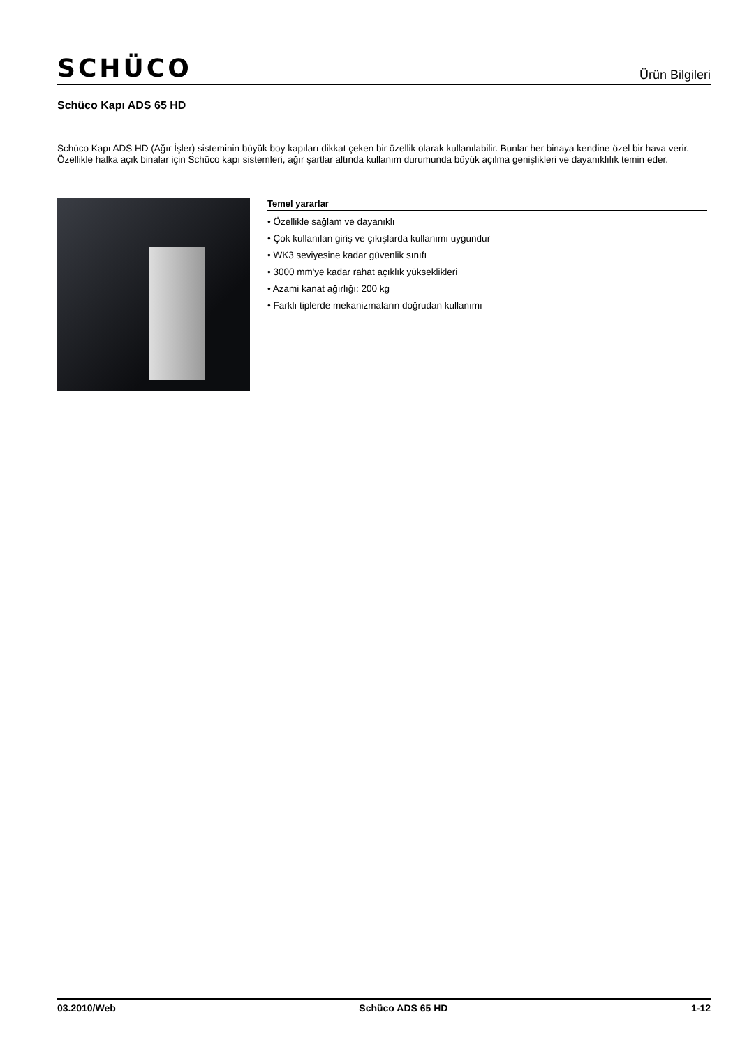SCHÜCO Ürün Bilgileri
Schüco Kapı ADS 65 HD
Schüco Kapı ADS HD (Ağır İşler) sisteminin büyük boy kapıları dikkat çeken bir özellik olarak kullanılabilir. Bunlar her binaya kendine özel bir hava verir. Özellikle halka açık binalar için Schüco kapı sistemleri, ağır şartlar altında kullanım durumunda büyük açılma genişlikleri ve dayanıklılık temin eder.
Temel yararlar
• Özellikle sağlam ve dayanıklı
• Çok kullanılan giriş ve çıkışlarda kullanımı uygundur
• WK3 seviyesine kadar güvenlik sınıfı
• 3000 mm'ye kadar rahat açıklık yükseklikleri
• Azami kanat ağırlığı: 200 kg
• Farklı tiplerde mekanizmaların doğrudan kullanımı
03.2010/Web Schüco ADS 65 HD 1-12